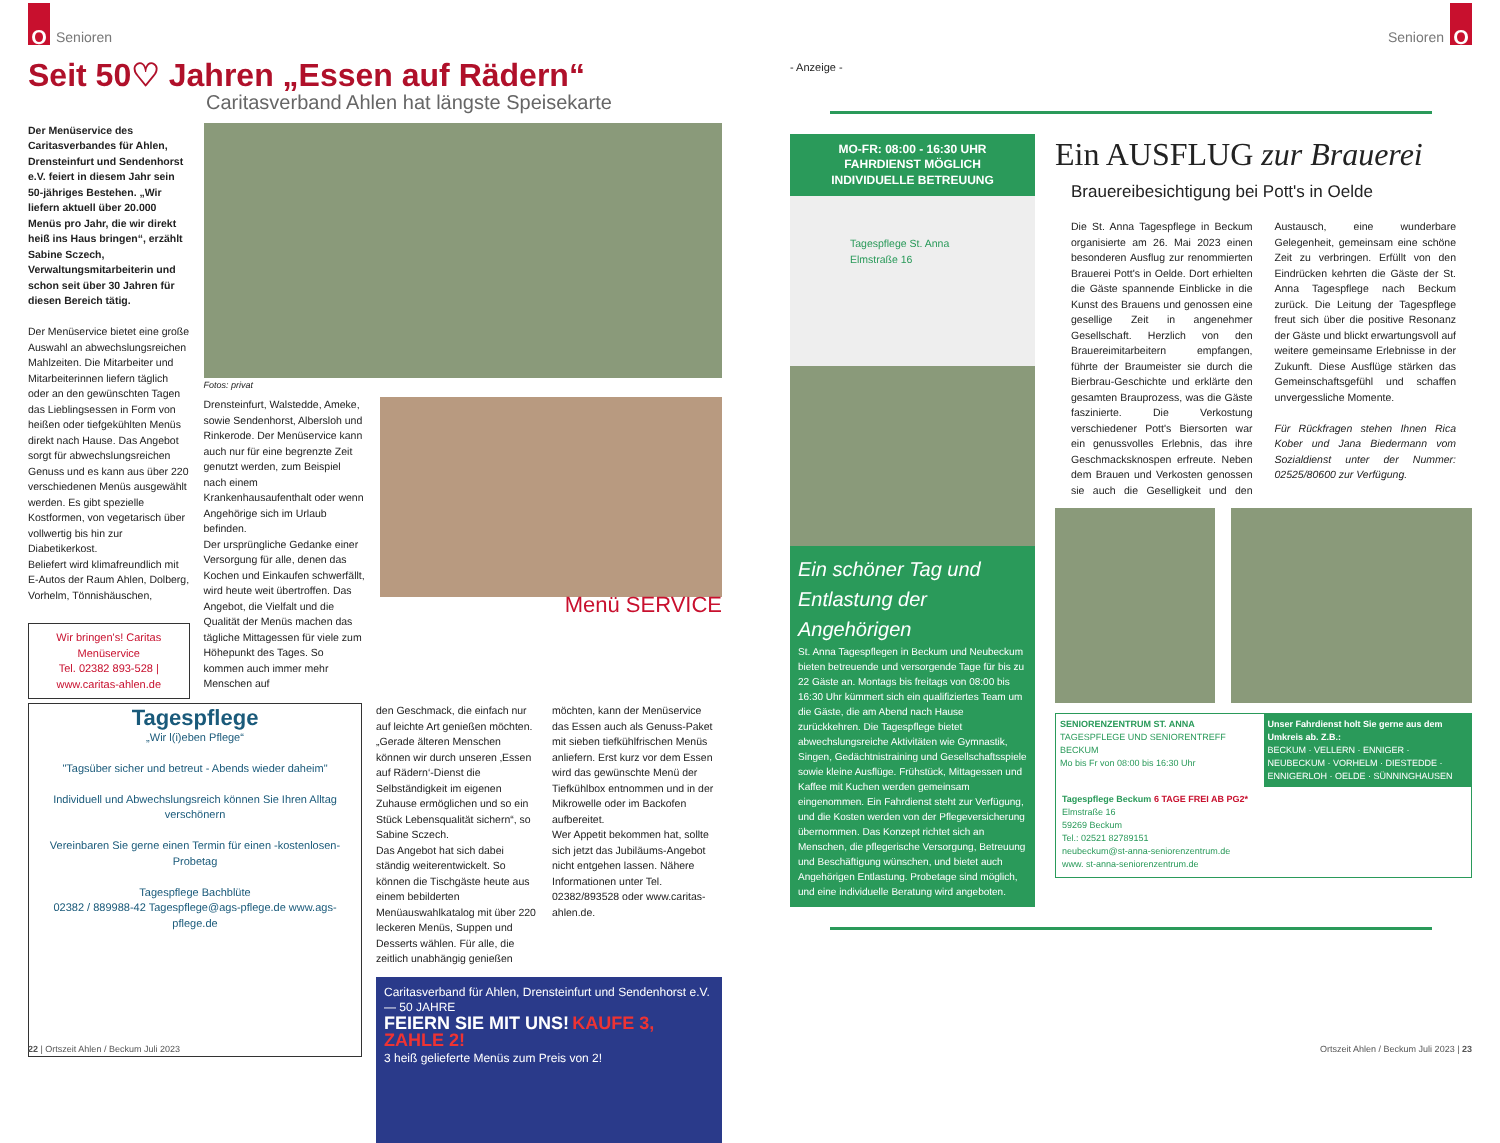O Senioren
Seit 50♡ Jahren „Essen auf Rädern“
Caritasverband Ahlen hat längste Speisekarte
Der Menüservice des Caritasverbandes für Ahlen, Drensteinfurt und Sendenhorst e.V. feiert in diesem Jahr sein 50-jähriges Bestehen. „Wir liefern aktuell über 20.000 Menüs pro Jahr, die wir direkt heiß ins Haus bringen“, erzählt Sabine Sczech, Verwaltungsmitarbeiterin und schon seit über 30 Jahren für diesen Bereich tätig.
Der Menüservice bietet eine große Auswahl an abwechslungsreichen Mahlzeiten. Die Mitarbeiter und Mitarbeiterinnen liefern täglich oder an den gewünschten Tagen das Lieblingsessen in Form von heißen oder tiefgekühlten Menüs direkt nach Hause. Das Angebot sorgt für abwechslungsreichen Genuss und es kann aus über 220 verschiedenen Menüs ausgewählt werden. Es gibt spezielle Kostformen, von vegetarisch über vollwertig bis hin zur Diabetikerkost.
Beliefert wird klimafreundlich mit E-Autos der Raum Ahlen, Dolberg, Vorhelm, Tönnishäuschen,
Wir bringen's! Caritas Menüservice
Tel. 02382 893-528 | www.caritas-ahlen.de
Fotos: privat
Drensteinfurt, Walstedde, Ameke, sowie Sendenhorst, Albersloh und Rinkerode. Der Menüservice kann auch nur für eine begrenzte Zeit genutzt werden, zum Beispiel nach einem Krankenhausaufenthalt oder wenn Angehörige sich im Urlaub befinden.
Der ursprüngliche Gedanke einer Versorgung für alle, denen das Kochen und Einkaufen schwerfällt, wird heute weit übertroffen. Das Angebot, die Vielfalt und die Qualität der Menüs machen das tägliche Mittagessen für viele zum Höhepunkt des Tages. So kommen auch immer mehr Menschen auf
Menü SERVICE
Tagespflege
„Wir l(i)eben Pflege“
"Tagsüber sicher und betreut - Abends wieder daheim"
Individuell und Abwechslungsreich können Sie Ihren Alltag verschönern
Vereinbaren Sie gerne einen Termin für einen -kostenlosen- Probetag
Tagespflege Bachblüte
02382 / 889988-42 Tagespflege@ags-pflege.de www.ags-pflege.de
den Geschmack, die einfach nur auf leichte Art genießen möchten. „Gerade älteren Menschen können wir durch unseren ‚Essen auf Rädern‘-Dienst die Selbständigkeit im eigenen Zuhause ermöglichen und so ein Stück Lebensqualität sichern“, so Sabine Sczech.
Das Angebot hat sich dabei ständig weiterentwickelt. So können die Tischgäste heute aus einem bebilderten Menüauswahlkatalog mit über 220 leckeren Menüs, Suppen und Desserts wählen. Für alle, die zeitlich unabhängig genießen
möchten, kann der Menüservice das Essen auch als Genuss-Paket mit sieben tiefkühlfrischen Menüs anliefern. Erst kurz vor dem Essen wird das gewünschte Menü der Tiefkühlbox entnommen und in der Mikrowelle oder im Backofen aufbereitet.
Wer Appetit bekommen hat, sollte sich jetzt das Jubiläums-Angebot nicht entgehen lassen. Nähere Informationen unter Tel. 02382/893528 oder www.caritas-ahlen.de.
Caritasverband für Ahlen, Drensteinfurt und Sendenhorst e.V. — 50 JAHRE
FEIERN SIE MIT UNS! KAUFE 3, ZAHLE 2!
3 heiß gelieferte Menüs zum Preis von 2!
22 | Ortszeit Ahlen / Beckum Juli 2023
Senioren O
- Anzeige -
MO-FR: 08:00 - 16:30 UHR
FAHRDIENST MÖGLICH
INDIVIDUELLE BETREUUNG
Tagespflege St. Anna Elmstraße 16
Ein schöner Tag und Entlastung der Angehörigen
St. Anna Tagespflegen in Beckum und Neubeckum bieten betreuende und versorgende Tage für bis zu 22 Gäste an. Montags bis freitags von 08:00 bis 16:30 Uhr kümmert sich ein qualifiziertes Team um die Gäste, die am Abend nach Hause zurückkehren. Die Tagespflege bietet abwechslungsreiche Aktivitäten wie Gymnastik, Singen, Gedächtnistraining und Gesellschaftsspiele sowie kleine Ausflüge. Frühstück, Mittagessen und Kaffee mit Kuchen werden gemeinsam eingenommen. Ein Fahrdienst steht zur Verfügung, und die Kosten werden von der Pflegeversicherung übernommen. Das Konzept richtet sich an Menschen, die pflegerische Versorgung, Betreuung und Beschäftigung wünschen, und bietet auch Angehörigen Entlastung. Probetage sind möglich, und eine individuelle Beratung wird angeboten.
Ein AUSFLUG zur Brauerei
Brauereibesichtigung bei Pott's in Oelde
Die St. Anna Tagespflege in Beckum organisierte am 26. Mai 2023 einen besonderen Ausflug zur renommierten Brauerei Pott's in Oelde. Dort erhielten die Gäste spannende Einblicke in die Kunst des Brauens und genossen eine gesellige Zeit in angenehmer Gesellschaft. Herzlich von den Brauereimitarbeitern empfangen, führte der Braumeister sie durch die Bierbrau-Geschichte und erklärte den gesamten Brauprozess, was die Gäste faszinierte. Die Verkostung verschiedener Pott's Biersorten war ein genussvolles Erlebnis, das ihre Geschmacksknospen erfreute. Neben dem Brauen und Verkosten genossen sie auch die Geselligkeit und den Austausch, eine wunderbare Gelegenheit, gemeinsam eine schöne Zeit zu verbringen. Erfüllt von den Eindrücken kehrten die Gäste der St. Anna Tagespflege nach Beckum zurück. Die Leitung der Tagespflege freut sich über die positive Resonanz der Gäste und blickt erwartungsvoll auf weitere gemeinsame Erlebnisse in der Zukunft. Diese Ausflüge stärken das Gemeinschaftsgefühl und schaffen unvergessliche Momente.
Für Rückfragen stehen Ihnen Rica Kober und Jana Biedermann vom Sozialdienst unter der Nummer: 02525/80600 zur Verfügung.
SENIORENZENTRUM ST. ANNA
TAGESPFLEGE UND SENIORENTREFF BECKUM
Mo bis Fr von 08:00 bis 16:30 Uhr
Unser Fahrdienst holt Sie gerne aus dem Umkreis ab. Z.B.:
BECKUM · VELLERN · ENNIGER · NEUBECKUM · VORHELM · DIESTEDDE · ENNIGERLOH · OELDE · SÜNNINGHAUSEN
Tagespflege Beckum 6 TAGE FREI AB PG2*
Elmstraße 16
59269 Beckum
Tel.: 02521 82789151
neubeckum@st-anna-seniorenzentrum.de
www. st-anna-seniorenzentrum.de
Ortszeit Ahlen / Beckum Juli 2023 | 23